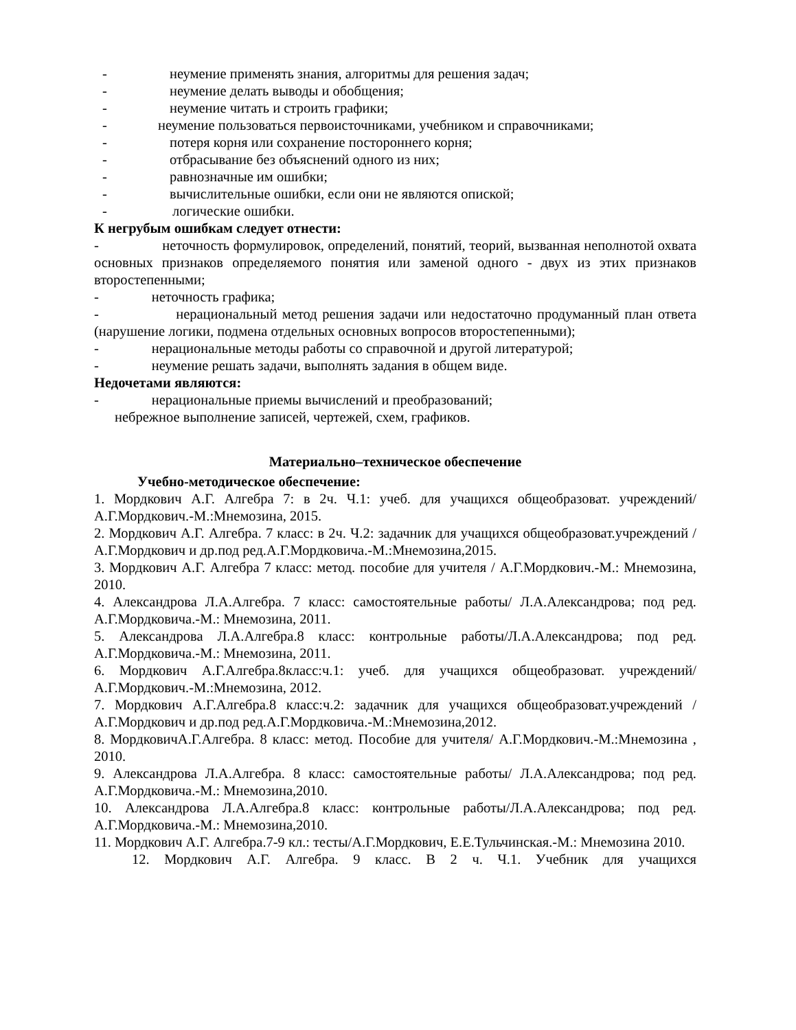- неумение применять знания, алгоритмы для решения задач;
- неумение делать выводы и обобщения;
- неумение читать и строить графики;
- неумение пользоваться первоисточниками, учебником и справочниками;
- потеря корня или сохранение постороннего корня;
- отбрасывание без объяснений одного из них;
- равнозначные им ошибки;
- вычислительные ошибки, если они не являются опиской;
- логические ошибки.
К негрубым ошибкам следует отнести:
- неточность формулировок, определений, понятий, теорий, вызванная неполнотой охвата основных признаков определяемого понятия или заменой одного - двух из этих признаков второстепенными;
- неточность графика;
- нерациональный метод решения задачи или недостаточно продуманный план ответа (нарушение логики, подмена отдельных основных вопросов второстепенными);
- нерациональные методы работы со справочной и другой литературой;
- неумение решать задачи, выполнять задания в общем виде.
Недочетами являются:
- нерациональные приемы вычислений и преобразований;
небрежное выполнение записей, чертежей, схем, графиков.
Материально–техническое обеспечение
Учебно-методическое обеспечение:
1. Мордкович А.Г. Алгебра 7: в 2ч. Ч.1: учеб. для учащихся общеобразоват. учреждений/А.Г.Мордкович.-М.:Мнемозина, 2015.
2. Мордкович А.Г. Алгебра. 7 класс: в 2ч. Ч.2: задачник для учащихся общеобразоват.учреждений /А.Г.Мордкович и др.под ред.А.Г.Мордковича.-М.:Мнемозина,2015.
3. Мордкович А.Г. Алгебра 7 класс: метод. пособие для учителя / А.Г.Мордкович.-М.: Мнемозина, 2010.
4. Александрова Л.А.Алгебра. 7 класс: самостоятельные работы/ Л.А.Александрова; под ред. А.Г.Мордковича.-М.: Мнемозина, 2011.
5. Александрова Л.А.Алгебра.8 класс: контрольные работы/Л.А.Александрова; под ред. А.Г.Мордковича.-М.: Мнемозина, 2011.
6. Мордкович А.Г.Алгебра.8класс:ч.1: учеб. для учащихся общеобразоват. учреждений/А.Г.Мордкович.-М.:Мнемозина, 2012.
7. Мордкович А.Г.Алгебра.8 класс:ч.2: задачник для учащихся общеобразоват.учреждений /А.Г.Мордкович и др.под ред.А.Г.Мордковича.-М.:Мнемозина,2012.
8. МордковичА.Г.Алгебра. 8 класс: метод. Пособие для учителя/ А.Г.Мордкович.-М.:Мнемозина , 2010.
9. Александрова Л.А.Алгебра. 8 класс: самостоятельные работы/ Л.А.Александрова; под ред. А.Г.Мордковича.-М.: Мнемозина,2010.
10. Александрова Л.А.Алгебра.8 класс: контрольные работы/Л.А.Александрова; под ред. А.Г.Мордковича.-М.: Мнемозина,2010.
11. Мордкович А.Г. Алгебра.7-9 кл.: тесты/А.Г.Мордкович, Е.Е.Тульчинская.-М.: Мнемозина 2010.
12. Мордкович А.Г. Алгебра. 9 класс. В 2 ч. Ч.1. Учебник для учащихся